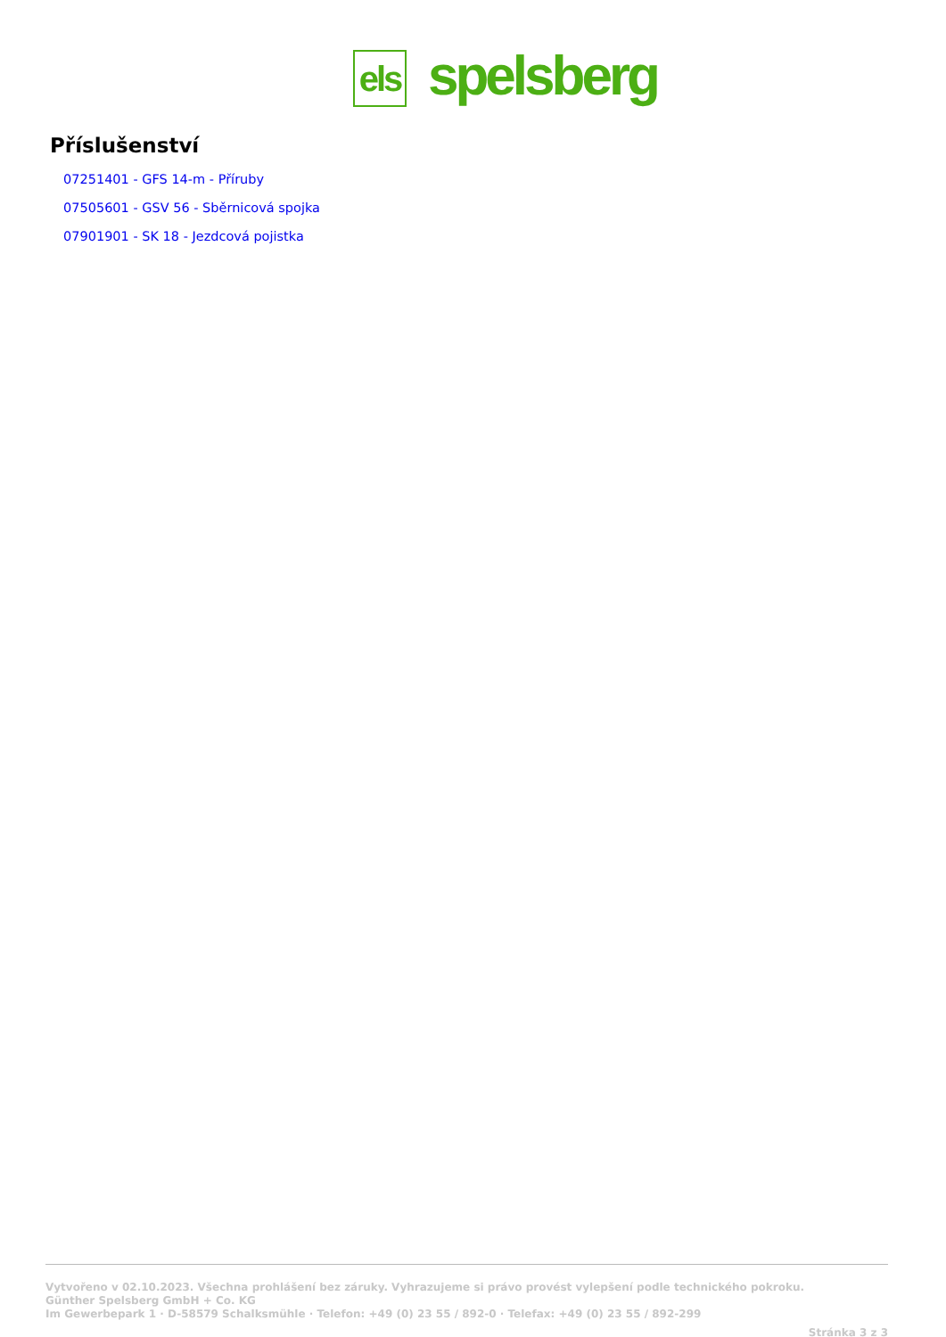els
spelsberg
Příslušenství
07251401 - GFS 14-m - Příruby
07505601 - GSV 56 - Sběrnicová spojka
07901901 - SK 18 - Jezdcová pojistka
Vytvořeno v 02.10.2023. Všechna prohlášení bez záruky. Vyhrazujeme si právo provést vylepšení podle technického pokroku.
Günther Spelsberg GmbH + Co. KG
Im Gewerbepark 1 · D-58579 Schalksmühle · Telefon: +49 (0) 23 55 / 892-0 · Telefax: +49 (0) 23 55 / 892-299
Stránka 3 z 3